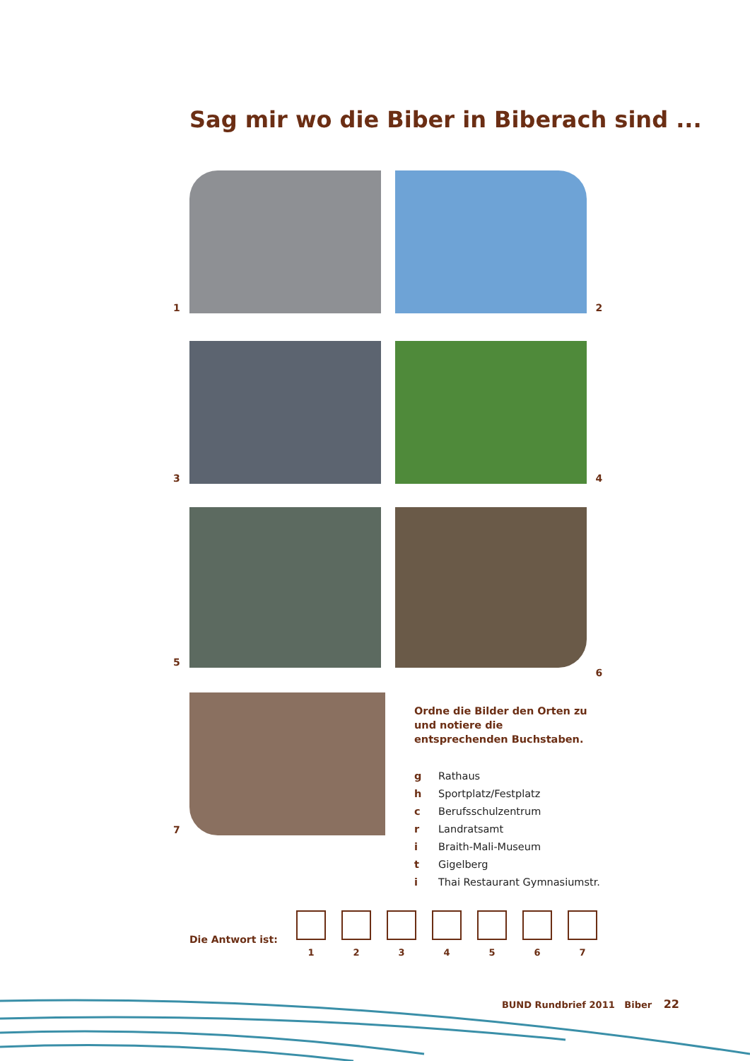Sag mir wo die Biber in Biberach sind ...
1
2
3
4
5
6
7
Ordne die Bilder den Orten zu und notiere die entsprechenden Buchstaben.
g Rathaus
h Sportplatz/Festplatz
c Berufsschulzentrum
r Landratsamt
i Braith-Mali-Museum
t Gigelberg
i Thai Restaurant Gymnasiumstr.
Die Antwort ist:
1 2 3 4 5 6 7
BUND Rundbrief 2011 Biber 22